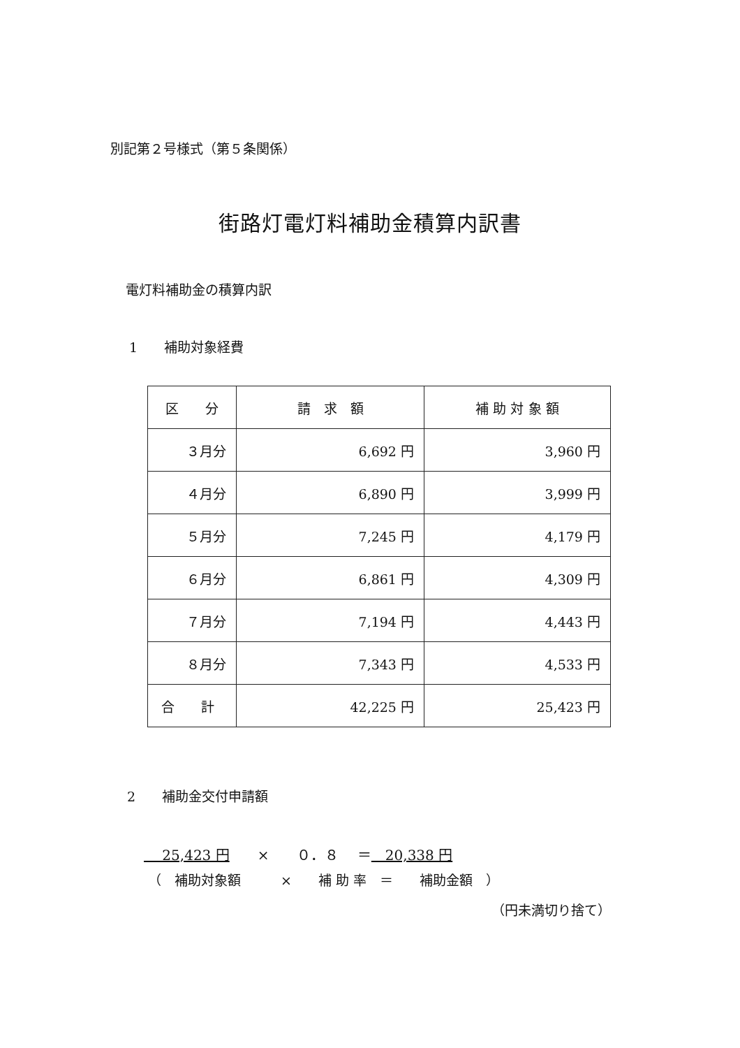別記第２号様式（第５条関係）
街路灯電灯料補助金積算内訳書
電灯料補助金の積算内訳
1　　補助対象経費
| 区 分 | 請 求 額 | 補 助 対 象 額 |
| --- | --- | --- |
| ３月分 | 6,692 円 | 3,960 円 |
| ４月分 | 6,890 円 | 3,999 円 |
| ５月分 | 7,245 円 | 4,179 円 |
| ６月分 | 6,861 円 | 4,309 円 |
| ７月分 | 7,194 円 | 4,443 円 |
| ８月分 | 7,343 円 | 4,533 円 |
| 合 計 | 42,225 円 | 25,423 円 |
2　　補助金交付申請額
　 25,423 円　　×　　０．８　 ＝　20,338 円
（　補助対象額　　　×　　補 助 率　＝　　補助金額　）
（円未満切り捨て）